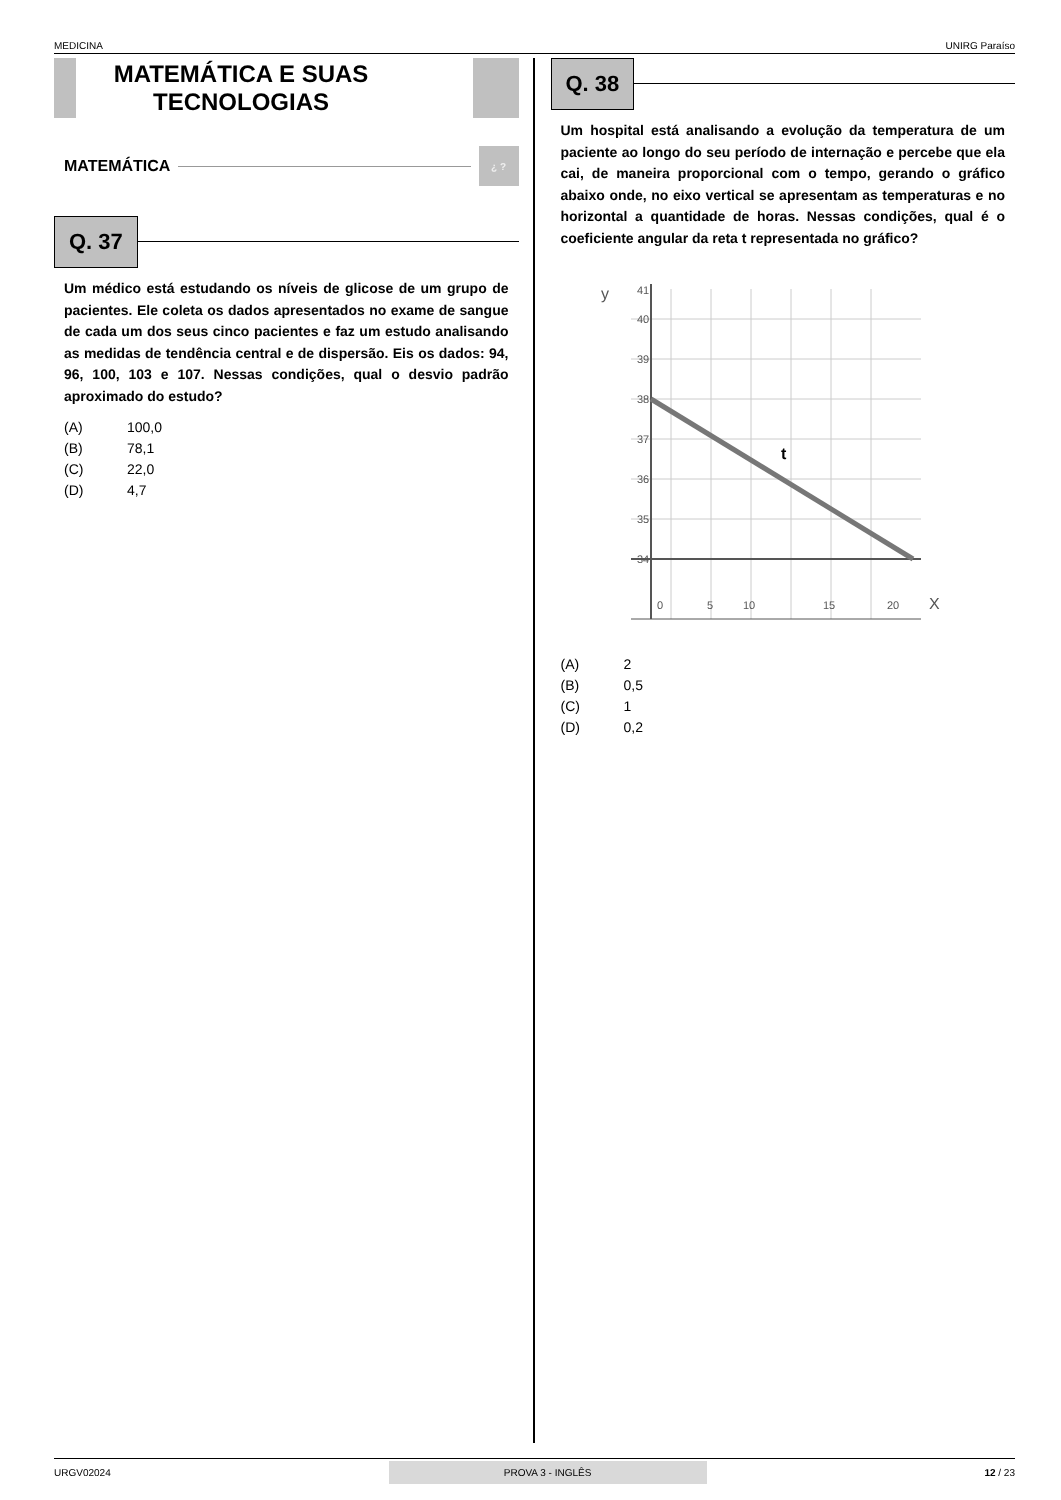MEDICINA UNIRG Paraíso
MATEMÁTICA E SUAS TECNOLOGIAS
MATEMÁTICA ¿ ?
Q. 37
Um médico está estudando os níveis de glicose de um grupo de pacientes. Ele coleta os dados apresentados no exame de sangue de cada um dos seus cinco pacientes e faz um estudo analisando as medidas de tendência central e de dispersão. Eis os dados: 94, 96, 100, 103 e 107. Nessas condições, qual o desvio padrão aproximado do estudo?
(A) 100,0
(B) 78,1
(C) 22,0
(D) 4,7
Q. 38
Um hospital está analisando a evolução da temperatura de um paciente ao longo do seu período de internação e percebe que ela cai, de maneira proporcional com o tempo, gerando o gráfico abaixo onde, no eixo vertical se apresentam as temperaturas e no horizontal a quantidade de horas. Nessas condições, qual é o coeficiente angular da reta t representada no gráfico?
y
41
40
39
38
37
36
35
34
0
5
10
15
20
X
t
(A) 2
(B) 0,5
(C) 1
(D) 0,2
URGV02024 PROVA 3 - INGLÊS 12 / 23